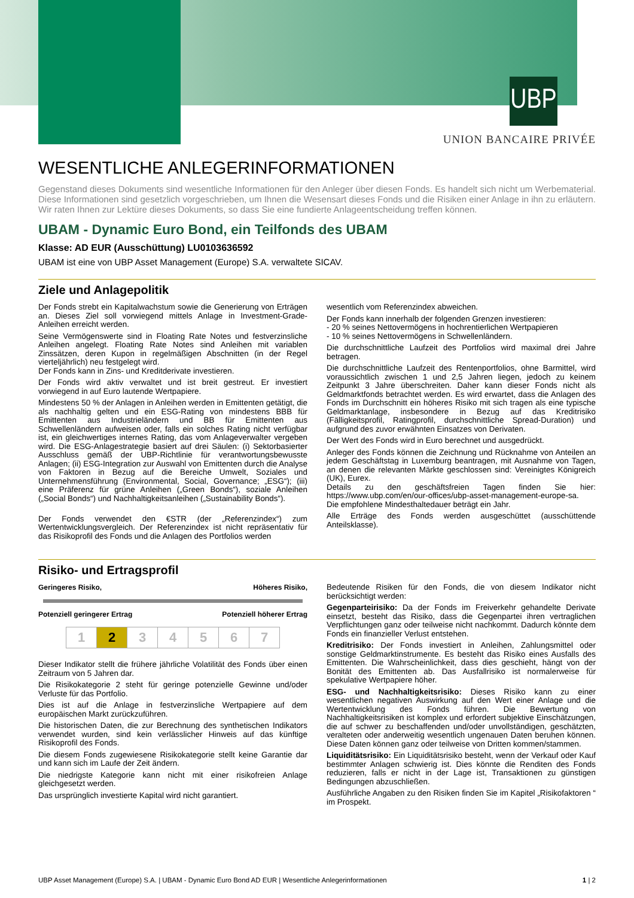UBP
UNION BANCAIRE PRIVÉE
WESENTLICHE ANLEGERINFORMATIONEN
Gegenstand dieses Dokuments sind wesentliche Informationen für den Anleger über diesen Fonds. Es handelt sich nicht um Werbematerial. Diese Informationen sind gesetzlich vorgeschrieben, um Ihnen die Wesensart dieses Fonds und die Risiken einer Anlage in ihn zu erläutern. Wir raten Ihnen zur Lektüre dieses Dokuments, so dass Sie eine fundierte Anlageentscheidung treffen können.
UBAM - Dynamic Euro Bond, ein Teilfonds des UBAM
Klasse: AD EUR (Ausschüttung) LU0103636592
UBAM ist eine von UBP Asset Management (Europe) S.A. verwaltete SICAV.
Ziele und Anlagepolitik
Der Fonds strebt ein Kapitalwachstum sowie die Generierung von Erträgen an. Dieses Ziel soll vorwiegend mittels Anlage in Investment-Grade-Anleihen erreicht werden.
Seine Vermögenswerte sind in Floating Rate Notes und festverzinsliche Anleihen angelegt. Floating Rate Notes sind Anleihen mit variablen Zinssätzen, deren Kupon in regelmäßigen Abschnitten (in der Regel vierteljährlich) neu festgelegt wird.
Der Fonds kann in Zins- und Kreditderivate investieren.
Der Fonds wird aktiv verwaltet und ist breit gestreut. Er investiert vorwiegend in auf Euro lautende Wertpapiere.
Mindestens 50 % der Anlagen in Anleihen werden in Emittenten getätigt, die als nachhaltig gelten und ein ESG-Rating von mindestens BBB für Emittenten aus Industrieländern und BB für Emittenten aus Schwellenländern aufweisen oder, falls ein solches Rating nicht verfügbar ist, ein gleichwertiges internes Rating, das vom Anlageverwalter vergeben wird. Die ESG-Anlagestrategie basiert auf drei Säulen: (i) Sektorbasierter Ausschluss gemäß der UBP-Richtlinie für verantwortungsbewusste Anlagen; (ii) ESG-Integration zur Auswahl von Emittenten durch die Analyse von Faktoren in Bezug auf die Bereiche Umwelt, Soziales und Unternehmensführung (Environmental, Social, Governance; „ESG“); (iii) eine Präferenz für grüne Anleihen („Green Bonds“), soziale Anleihen („Social Bonds“) und Nachhaltigkeitsanleihen („Sustainability Bonds“).
Der Fonds verwendet den €STR (der „Referenzindex“) zum Wertentwicklungsvergleich. Der Referenzindex ist nicht repräsentativ für das Risikoprofil des Fonds und die Anlagen des Portfolios werden
wesentlich vom Referenzindex abweichen.
Der Fonds kann innerhalb der folgenden Grenzen investieren:
- 20 % seines Nettovermögens in hochrentierlichen Wertpapieren
- 10 % seines Nettovermögens in Schwellenländern.
Die durchschnittliche Laufzeit des Portfolios wird maximal drei Jahre betragen.
Die durchschnittliche Laufzeit des Rentenportfolios, ohne Barmittel, wird voraussichtlich zwischen 1 und 2,5 Jahren liegen, jedoch zu keinem Zeitpunkt 3 Jahre überschreiten. Daher kann dieser Fonds nicht als Geldmarktfonds betrachtet werden. Es wird erwartet, dass die Anlagen des Fonds im Durchschnitt ein höheres Risiko mit sich tragen als eine typische Geldmarktanlage, insbesondere in Bezug auf das Kreditrisiko (Fälligkeitsprofil, Ratingprofil, durchschnittliche Spread-Duration) und aufgrund des zuvor erwähnten Einsatzes von Derivaten.
Der Wert des Fonds wird in Euro berechnet und ausgedrückt.
Anleger des Fonds können die Zeichnung und Rücknahme von Anteilen an jedem Geschäftstag in Luxemburg beantragen, mit Ausnahme von Tagen, an denen die relevanten Märkte geschlossen sind: Vereinigtes Königreich (UK), Eurex.
Details zu den geschäftsfreien Tagen finden Sie hier: https://www.ubp.com/en/our-offices/ubp-asset-management-europe-sa.
Die empfohlene Mindesthaltedauer beträgt ein Jahr.
Alle Erträge des Fonds werden ausgeschüttet (ausschüttende Anteilsklasse).
Risiko- und Ertragsprofil
Geringeres Risiko, Höheres Risiko,
Potenziell geringerer Ertrag Potenziell höherer Ertrag
| 1 | 2 | 3 | 4 | 5 | 6 | 7 |
Dieser Indikator stellt die frühere jährliche Volatilität des Fonds über einen Zeitraum von 5 Jahren dar.
Die Risikokategorie 2 steht für geringe potenzielle Gewinne und/oder Verluste für das Portfolio.
Dies ist auf die Anlage in festverzinsliche Wertpapiere auf dem europäischen Markt zurückzuführen.
Die historischen Daten, die zur Berechnung des synthetischen Indikators verwendet wurden, sind kein verlässlicher Hinweis auf das künftige Risikoprofil des Fonds.
Die diesem Fonds zugewiesene Risikokategorie stellt keine Garantie dar und kann sich im Laufe der Zeit ändern.
Die niedrigste Kategorie kann nicht mit einer risikofreien Anlage gleichgesetzt werden.
Das ursprünglich investierte Kapital wird nicht garantiert.
Bedeutende Risiken für den Fonds, die von diesem Indikator nicht berücksichtigt werden:
Gegenparteirisiko: Da der Fonds im Freiverkehr gehandelte Derivate einsetzt, besteht das Risiko, dass die Gegenpartei ihren vertraglichen Verpflichtungen ganz oder teilweise nicht nachkommt. Dadurch könnte dem Fonds ein finanzieller Verlust entstehen.
Kreditrisiko: Der Fonds investiert in Anleihen, Zahlungsmittel oder sonstige Geldmarktinstrumente. Es besteht das Risiko eines Ausfalls des Emittenten. Die Wahrscheinlichkeit, dass dies geschieht, hängt von der Bonität des Emittenten ab. Das Ausfallrisiko ist normalerweise für spekulative Wertpapiere höher.
ESG- und Nachhaltigkeitsrisiko: Dieses Risiko kann zu einer wesentlichen negativen Auswirkung auf den Wert einer Anlage und die Wertentwicklung des Fonds führen. Die Bewertung von Nachhaltigkeitsrisiken ist komplex und erfordert subjektive Einschätzungen, die auf schwer zu beschaffenden und/oder unvollständigen, geschätzten, veralteten oder anderweitig wesentlich ungenauen Daten beruhen können. Diese Daten können ganz oder teilweise von Dritten kommen/stammen.
Liquiditätsrisiko: Ein Liquiditätsrisiko besteht, wenn der Verkauf oder Kauf bestimmter Anlagen schwierig ist. Dies könnte die Renditen des Fonds reduzieren, falls er nicht in der Lage ist, Transaktionen zu günstigen Bedingungen abzuschließen.
Ausführliche Angaben zu den Risiken finden Sie im Kapitel „Risikofaktoren “ im Prospekt.
UBP Asset Management (Europe) S.A. | UBAM - Dynamic Euro Bond AD EUR | Wesentliche Anlegerinformationen 1 | 2